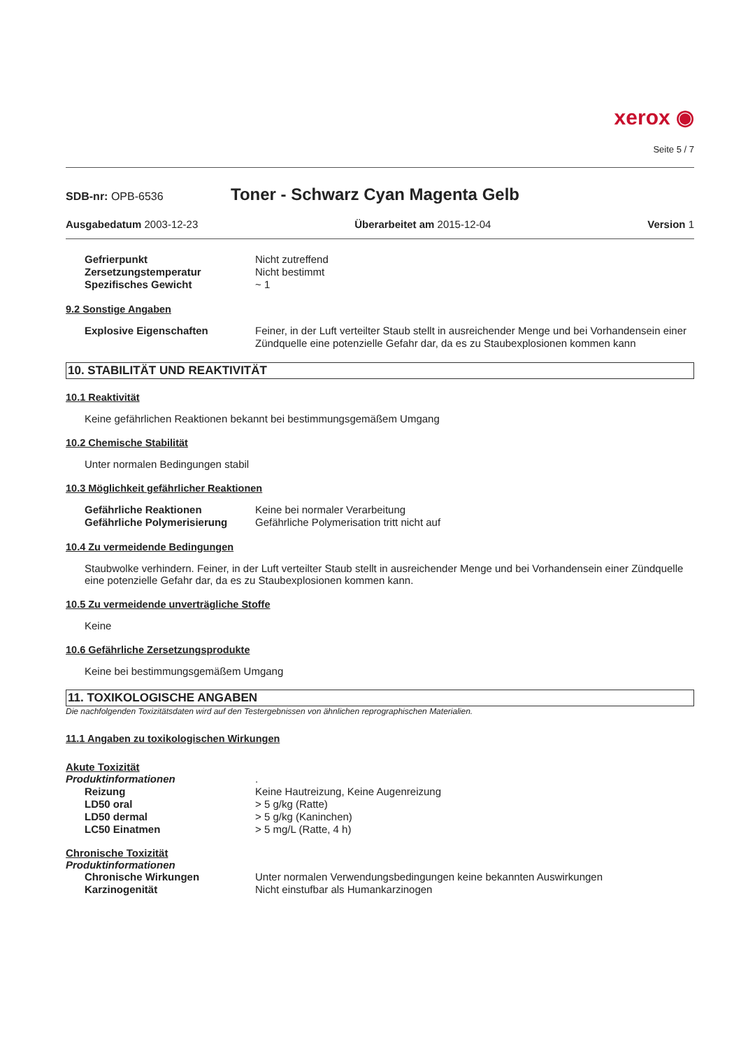xerox ◉
Seite 5 / 7
SDB-nr: OPB-6536
Toner - Schwarz Cyan Magenta Gelb
Ausgabedatum 2003-12-23 Überarbeitet am 2015-12-04 Version 1
Gefrierpunkt Nicht zutreffend
Zersetzungstemperatur Nicht bestimmt
Spezifisches Gewicht ~ 1
9.2 Sonstige Angaben
Explosive Eigenschaften Feiner, in der Luft verteilter Staub stellt in ausreichender Menge und bei Vorhandensein einer Zündquelle eine potenzielle Gefahr dar, da es zu Staubexplosionen kommen kann
10. STABILITÄT UND REAKTIVITÄT
10.1 Reaktivität
Keine gefährlichen Reaktionen bekannt bei bestimmungsgemäßem Umgang
10.2 Chemische Stabilität
Unter normalen Bedingungen stabil
10.3 Möglichkeit gefährlicher Reaktionen
Gefährliche Reaktionen Keine bei normaler Verarbeitung
Gefährliche Polymerisierung Gefährliche Polymerisation tritt nicht auf
10.4 Zu vermeidende Bedingungen
Staubwolke verhindern. Feiner, in der Luft verteilter Staub stellt in ausreichender Menge und bei Vorhandensein einer Zündquelle eine potenzielle Gefahr dar, da es zu Staubexplosionen kommen kann.
10.5 Zu vermeidende unverträgliche Stoffe
Keine
10.6 Gefährliche Zersetzungsprodukte
Keine bei bestimmungsgemäßem Umgang
11. TOXIKOLOGISCHE ANGABEN
Die nachfolgenden Toxizitätsdaten wird auf den Testergebnissen von ähnlichen reprographischen Materialien.
11.1 Angaben zu toxikologischen Wirkungen
Akute Toxizität
Produktinformationen .
Reizung Keine Hautreizung, Keine Augenreizung
LD50 oral > 5 g/kg (Ratte)
LD50 dermal > 5 g/kg (Kaninchen)
LC50 Einatmen > 5 mg/L (Ratte, 4 h)
Chronische Toxizität
Produktinformationen
Chronische Wirkungen Unter normalen Verwendungsbedingungen keine bekannten Auswirkungen
Karzinogenität Nicht einstufbar als Humankarzinogen